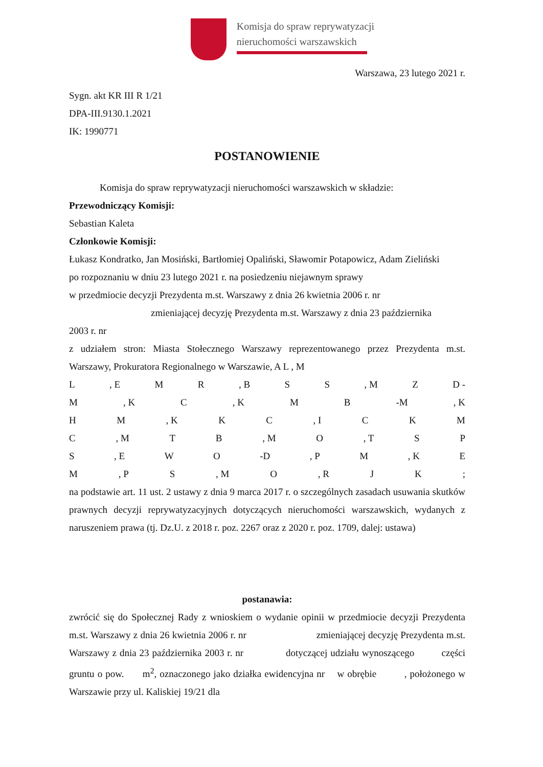Komisja do spraw reprywatyzacji
nieruchomości warszawskich
Warszawa, 23 lutego 2021 r.
Sygn. akt KR III R 1/21
DPA-III.9130.1.2021
IK: 1990771
POSTANOWIENIE
Komisja do spraw reprywatyzacji nieruchomości warszawskich w składzie:
Przewodniczący Komisji:
Sebastian Kaleta
Członkowie Komisji:
Łukasz Kondratko, Jan Mosiński, Bartłomiej Opaliński, Sławomir Potapowicz, Adam Zieliński
po rozpoznaniu w dniu 23 lutego 2021 r. na posiedzeniu niejawnym sprawy
w przedmiocie decyzji Prezydenta m.st. Warszawy z dnia 26 kwietnia 2006 r. nr
zmieniającej decyzję Prezydenta m.st. Warszawy z dnia 23 października
2003 r. nr
z udziałem stron: Miasta Stołecznego Warszawy reprezentowanego przez Prezydenta m.st. Warszawy, Prokuratora Regionalnego w Warszawie, A L , M
L, E M R, B S S, M Z D -
M, K C, K M B -M, K
H M, K K C, I C K M
C, M T B, M O, T S P
S, E W O -D, P M, K E
M, P S, M O, R J K;
na podstawie art. 11 ust. 2 ustawy z dnia 9 marca 2017 r. o szczególnych zasadach usuwania skutków prawnych decyzji reprywatyzacyjnych dotyczących nieruchomości warszawskich, wydanych z naruszeniem prawa (tj. Dz.U. z 2018 r. poz. 2267 oraz z 2020 r. poz. 1709, dalej: ustawa)
postanawia:
zwrócić się do Społecznej Rady z wnioskiem o wydanie opinii w przedmiocie decyzji Prezydenta m.st. Warszawy z dnia 26 kwietnia 2006 r. nr zmieniającej decyzję Prezydenta m.st. Warszawy z dnia 23 października 2003 r. nr dotyczącej udziału wynoszącego części gruntu o pow. m<sup>2</sup>, oznaczonego jako działka ewidencyjna nr w obrębie , położonego w Warszawie przy ul. Kaliskiej 19/21 dla